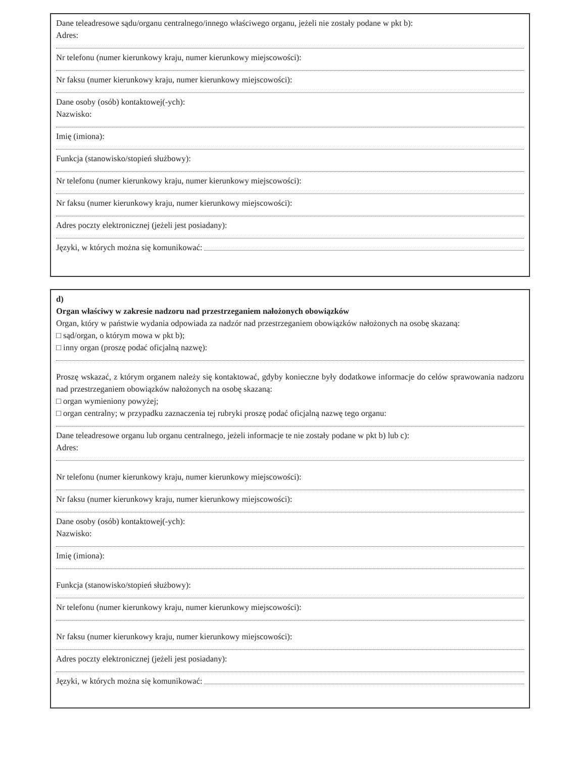Dane teleadresowe sądu/organu centralnego/innego właściwego organu, jeżeli nie zostały podane w pkt b):
Adres:
Nr telefonu (numer kierunkowy kraju, numer kierunkowy miejscowości):
Nr faksu (numer kierunkowy kraju, numer kierunkowy miejscowości):
Dane osoby (osób) kontaktowej(-ych):
Nazwisko:
Imię (imiona):
Funkcja (stanowisko/stopień służbowy):
Nr telefonu (numer kierunkowy kraju, numer kierunkowy miejscowości):
Nr faksu (numer kierunkowy kraju, numer kierunkowy miejscowości):
Adres poczty elektronicznej (jeżeli jest posiadany):
Języki, w których można się komunikować:
d)
Organ właściwy w zakresie nadzoru nad przestrzeganiem nałożonych obowiązków
Organ, który w państwie wydania odpowiada za nadzór nad przestrzeganiem obowiązków nałożonych na osobę skazaną:
□ sąd/organ, o którym mowa w pkt b);
□ inny organ (proszę podać oficjalną nazwę):
Proszę wskazać, z którym organem należy się kontaktować, gdyby konieczne były dodatkowe informacje do celów sprawowania nadzoru nad przestrzeganiem obowiązków nałożonych na osobę skazaną:
□ organ wymieniony powyżej;
□ organ centralny; w przypadku zaznaczenia tej rubryki proszę podać oficjalną nazwę tego organu:
Dane teleadresowe organu lub organu centralnego, jeżeli informacje te nie zostały podane w pkt b) lub c):
Adres:
Nr telefonu (numer kierunkowy kraju, numer kierunkowy miejscowości):
Nr faksu (numer kierunkowy kraju, numer kierunkowy miejscowości):
Dane osoby (osób) kontaktowej(-ych):
Nazwisko:
Imię (imiona):
Funkcja (stanowisko/stopień służbowy):
Nr telefonu (numer kierunkowy kraju, numer kierunkowy miejscowości):
Nr faksu (numer kierunkowy kraju, numer kierunkowy miejscowości):
Adres poczty elektronicznej (jeżeli jest posiadany):
Języki, w których można się komunikować: